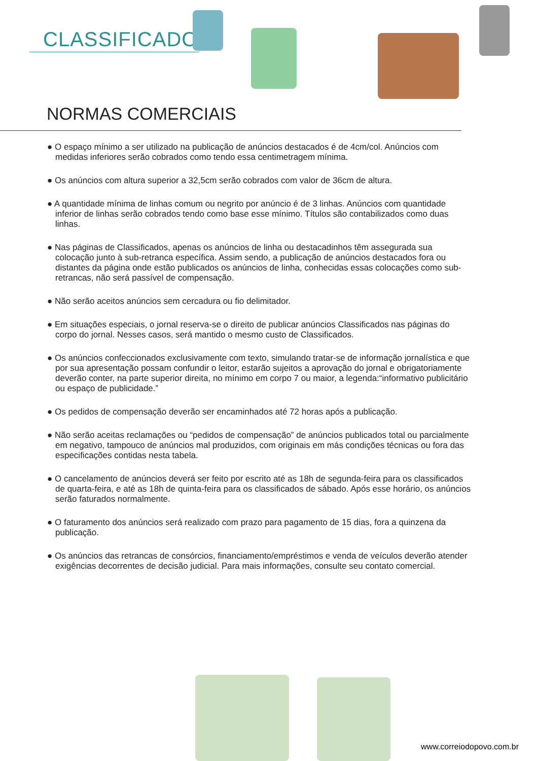CLASSIFICADOS
NORMAS COMERCIAIS
● O espaço mínimo a ser utilizado na publicação de anúncios destacados é de 4cm/col. Anúncios com medidas inferiores serão cobrados como tendo essa centimetragem mínima.
● Os anúncios com altura superior a 32,5cm serão cobrados com valor de 36cm de altura.
● A quantidade mínima de linhas comum ou negrito por anúncio é de 3 linhas. Anúncios com quantidade inferior de linhas serão cobrados tendo como base esse mínimo. Títulos são contabilizados como duas linhas.
● Nas páginas de Classificados, apenas os anúncios de linha ou destacadinhos têm assegurada sua colocação junto à sub-retranca específica. Assim sendo, a publicação de anúncios destacados fora ou distantes da página onde estão publicados os anúncios de linha, conhecidas essas colocações como sub-retrancas, não será passível de compensação.
● Não serão aceitos anúncios sem cercadura ou fio delimitador.
● Em situações especiais, o jornal reserva-se o direito de publicar anúncios Classificados nas páginas do corpo do jornal. Nesses casos, será mantido o mesmo custo de Classificados.
● Os anúncios confeccionados exclusivamente com texto, simulando tratar-se de informação jornalística e que por sua apresentação possam confundir o leitor, estarão sujeitos a aprovação do jornal e obrigatoriamente deverão conter, na parte superior direita, no mínimo em corpo 7 ou maior, a legenda:“informativo publicitário ou espaço de publicidade.”
● Os pedidos de compensação deverão ser encaminhados até 72 horas após a publicação.
● Não serão aceitas reclamações ou “pedidos de compensação” de anúncios publicados total ou parcialmente em negativo, tampouco de anúncios mal produzidos, com originais em más condições técnicas ou fora das especificações contidas nesta tabela.
● O cancelamento de anúncios deverá ser feito por escrito até as 18h de segunda-feira para os classificados de quarta-feira, e até as 18h de quinta-feira para os classificados de sábado. Após esse horário, os anúncios serão faturados normalmente.
● O faturamento dos anúncios será realizado com prazo para pagamento de 15 dias, fora a quinzena da publicação.
● Os anúncios das retrancas de consórcios, financiamento/empréstimos e venda de veículos deverão atender exigências decorrentes de decisão judicial. Para mais informações, consulte seu contato comercial.
www.correiodopovo.com.br